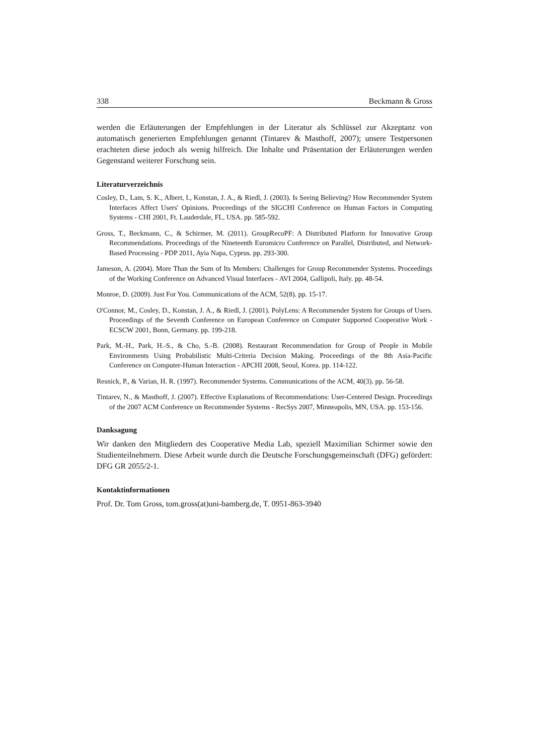338 Beckmann & Gross
werden die Erläuterungen der Empfehlungen in der Literatur als Schlüssel zur Akzeptanz von automatisch generierten Empfehlungen genannt (Tintarev & Masthoff, 2007); unsere Testpersonen erachteten diese jedoch als wenig hilfreich. Die Inhalte und Präsentation der Erläuterungen werden Gegenstand weiterer Forschung sein.
Literaturverzeichnis
Cosley, D., Lam, S. K., Albert, I., Konstan, J. A., & Riedl, J. (2003). Is Seeing Believing? How Recommender System Interfaces Affect Users' Opinions. Proceedings of the SIGCHI Conference on Human Factors in Computing Systems - CHI 2001, Ft. Lauderdale, FL, USA. pp. 585-592.
Gross, T., Beckmann, C., & Schirmer, M. (2011). GroupRecoPF: A Distributed Platform for Innovative Group Recommendations. Proceedings of the Nineteenth Euromicro Conference on Parallel, Distributed, and Network-Based Processing - PDP 2011, Ayia Napa, Cyprus. pp. 293-300.
Jameson, A. (2004). More Than the Sum of Its Members: Challenges for Group Recommender Systems. Proceedings of the Working Conference on Advanced Visual Interfaces - AVI 2004, Gallipoli, Italy. pp. 48-54.
Monroe, D. (2009). Just For You. Communications of the ACM, 52(8). pp. 15-17.
O'Connor, M., Cosley, D., Konstan, J. A., & Riedl, J. (2001). PolyLens: A Recommender System for Groups of Users. Proceedings of the Seventh Conference on European Conference on Computer Supported Cooperative Work - ECSCW 2001, Bonn, Germany. pp. 199-218.
Park, M.-H., Park, H.-S., & Cho, S.-B. (2008). Restaurant Recommendation for Group of People in Mobile Environments Using Probabilistic Multi-Criteria Decision Making. Proceedings of the 8th Asia-Pacific Conference on Computer-Human Interaction - APCHI 2008, Seoul, Korea. pp. 114-122.
Resnick, P., & Varian, H. R. (1997). Recommender Systems. Communications of the ACM, 40(3). pp. 56-58.
Tintarev, N., & Masthoff, J. (2007). Effective Explanations of Recommendations: User-Centered Design. Proceedings of the 2007 ACM Conference on Recommender Systems - RecSys 2007, Minneapolis, MN, USA. pp. 153-156.
Danksagung
Wir danken den Mitgliedern des Cooperative Media Lab, speziell Maximilian Schirmer sowie den Studienteilnehmern. Diese Arbeit wurde durch die Deutsche Forschungsgemeinschaft (DFG) gefördert: DFG GR 2055/2-1.
Kontaktinformationen
Prof. Dr. Tom Gross, tom.gross(at)uni-bamberg.de, T. 0951-863-3940